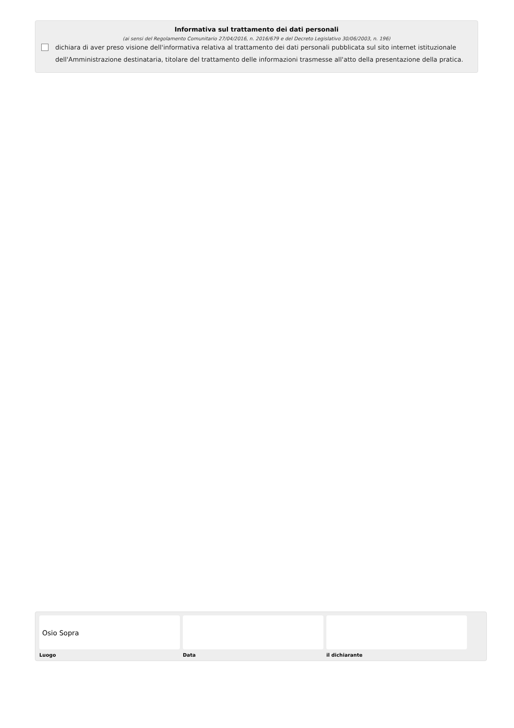Informativa sul trattamento dei dati personali
(ai sensi del Regolamento Comunitario 27/04/2016, n. 2016/679 e del Decreto Legislativo 30/06/2003, n. 196)
dichiara di aver preso visione dell'informativa relativa al trattamento dei dati personali pubblicata sul sito internet istituzionale dell'Amministrazione destinataria, titolare del trattamento delle informazioni trasmesse all'atto della presentazione della pratica.
Osio Sopra
Luogo Data il dichiarante